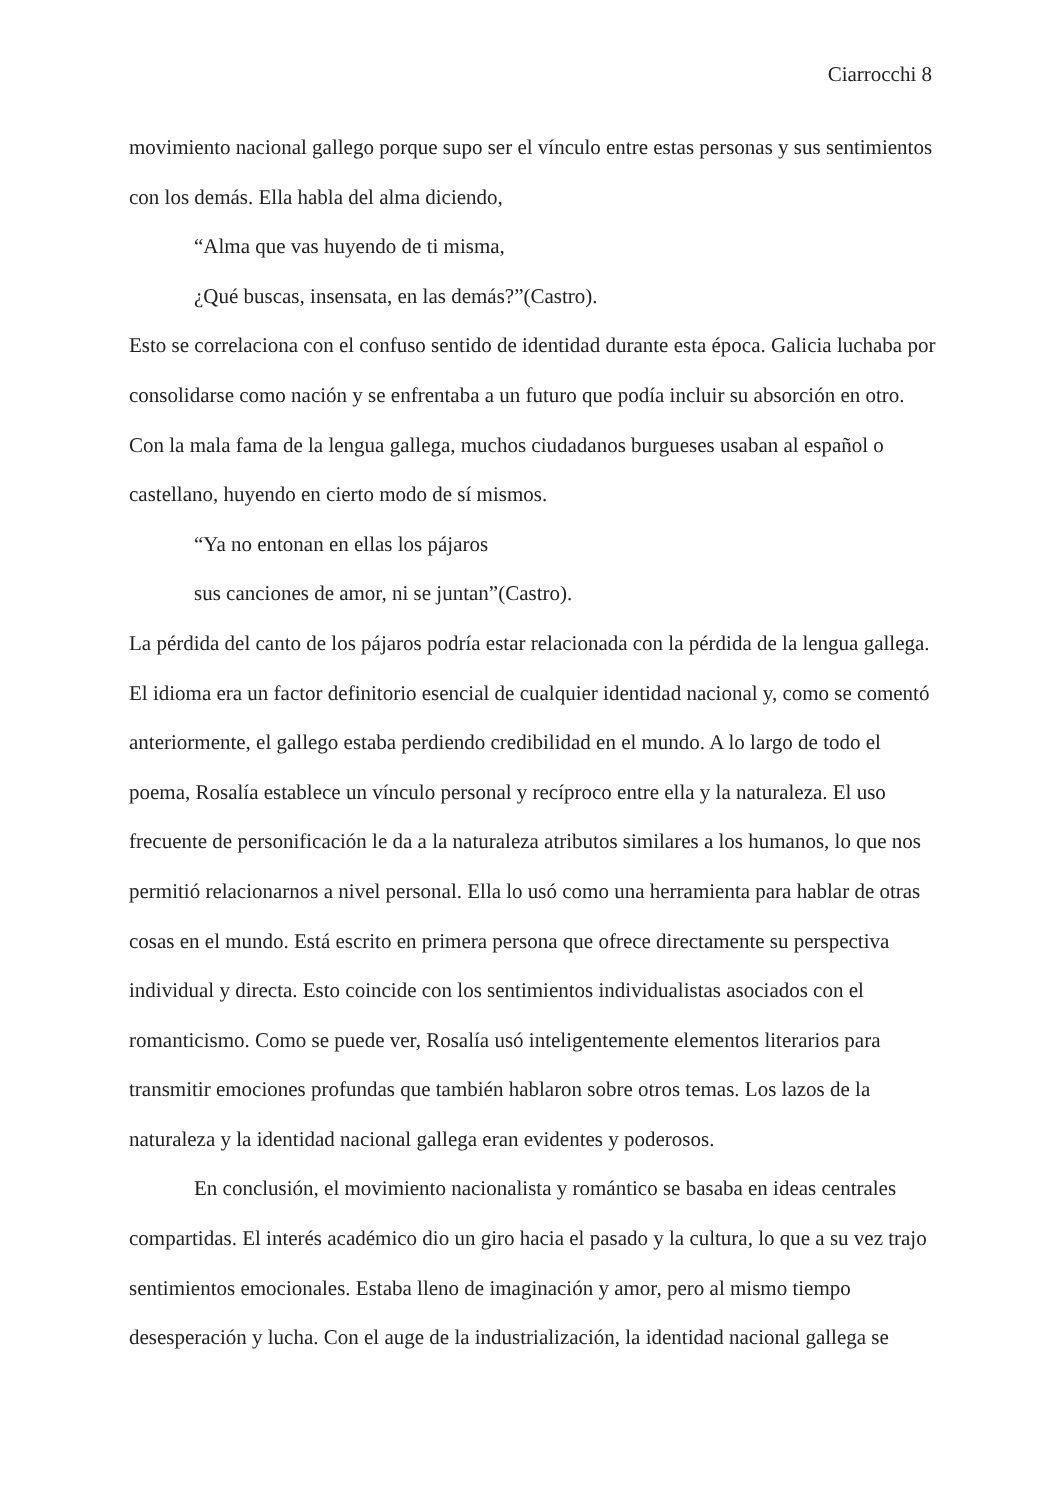Ciarrocchi 8
movimiento nacional gallego porque supo ser el vínculo entre estas personas y sus sentimientos con los demás. Ella habla del alma diciendo,
“Alma que vas huyendo de ti misma,
¿Qué buscas, insensata, en las demás?”(Castro).
Esto se correlaciona con el confuso sentido de identidad durante esta época. Galicia luchaba por consolidarse como nación y se enfrentaba a un futuro que podía incluir su absorción en otro. Con la mala fama de la lengua gallega, muchos ciudadanos burgueses usaban al español o castellano, huyendo en cierto modo de sí mismos.
“Ya no entonan en ellas los pájaros
sus canciones de amor, ni se juntan”(Castro).
La pérdida del canto de los pájaros podría estar relacionada con la pérdida de la lengua gallega. El idioma era un factor definitorio esencial de cualquier identidad nacional y, como se comentó anteriormente, el gallego estaba perdiendo credibilidad en el mundo. A lo largo de todo el poema, Rosalía establece un vínculo personal y recíproco entre ella y la naturaleza. El uso frecuente de personificación le da a la naturaleza atributos similares a los humanos, lo que nos permitió relacionarnos a nivel personal. Ella lo usó como una herramienta para hablar de otras cosas en el mundo. Está escrito en primera persona que ofrece directamente su perspectiva individual y directa. Esto coincide con los sentimientos individualistas asociados con el romanticismo. Como se puede ver, Rosalía usó inteligentemente elementos literarios para transmitir emociones profundas que también hablaron sobre otros temas. Los lazos de la naturaleza y la identidad nacional gallega eran evidentes y poderosos.
En conclusión, el movimiento nacionalista y romántico se basaba en ideas centrales compartidas. El interés académico dio un giro hacia el pasado y la cultura, lo que a su vez trajo sentimientos emocionales. Estaba lleno de imaginación y amor, pero al mismo tiempo desesperación y lucha. Con el auge de la industrialización, la identidad nacional gallega se